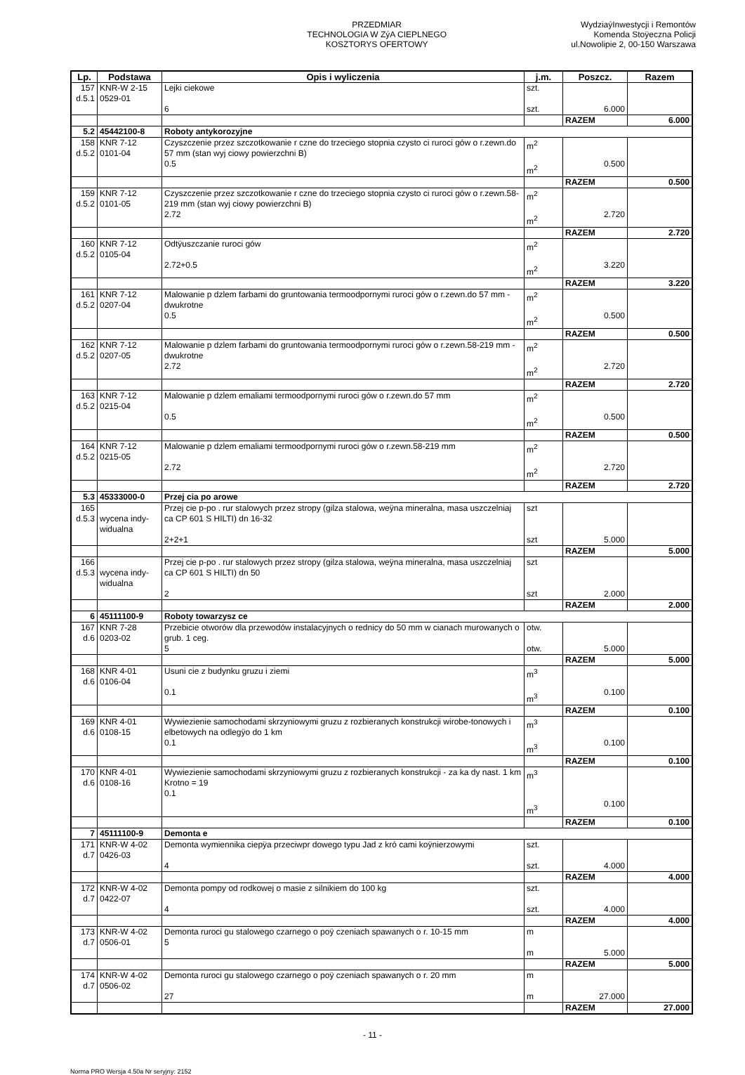PRZEDMIAR
TECHNOLOGIA W ZýA CIEPLNEGO
KOSZTORYS OFERTOWY
WydziaýInwestycji i Remontów
Komenda Stoÿeczna Policji
ul.Nowolipie 2, 00-150 Warszawa
| Lp. | Podstawa | Opis i wyliczenia | j.m. | Poszcz. | Razem |
| --- | --- | --- | --- | --- | --- |
| 157 d.5.1 | KNR-W 2-15 0529-01 | Lejki ciekowe 6 | szt. szt. | 6.000 | |
| | | | | RAZEM | 6.000 |
| 5.2 | 45442100-8 | Roboty antykorozyjne | | | |
| 158 d.5.2 | KNR 7-12 0101-04 | Czyszczenie przez szczotkowanie r czne do trzeciego stopnia czysto ci ruroci gów o r.zewn.do 57 mm (stan wyj ciowy powierzchni B) 0.5 | m<sup>2</sup> m<sup>2</sup> | 0.500 | |
| | | | | RAZEM | 0.500 |
| 159 d.5.2 | KNR 7-12 0101-05 | Czyszczenie przez szczotkowanie r czne do trzeciego stopnia czysto ci ruroci gów o r.zewn.58-219 mm (stan wyj ciowy powierzchni B) 2.72 | m<sup>2</sup> m<sup>2</sup> | 2.720 | |
| | | | | RAZEM | 2.720 |
| 160 d.5.2 | KNR 7-12 0105-04 | Odtÿuszczanie ruroci gów 2.72+0.5 | m<sup>2</sup> m<sup>2</sup> | 3.220 | |
| | | | | RAZEM | 3.220 |
| 161 d.5.2 | KNR 7-12 0207-04 | Malowanie p dzlem farbami do gruntowania termoodpornymi ruroci gów o r.zewn.do 57 mm - dwukrotne 0.5 | m<sup>2</sup> m<sup>2</sup> | 0.500 | |
| | | | | RAZEM | 0.500 |
| 162 d.5.2 | KNR 7-12 0207-05 | Malowanie p dzlem farbami do gruntowania termoodpornymi ruroci gów o r.zewn.58-219 mm - dwukrotne 2.72 | m<sup>2</sup> m<sup>2</sup> | 2.720 | |
| | | | | RAZEM | 2.720 |
| 163 d.5.2 | KNR 7-12 0215-04 | Malowanie p dzlem emaliami termoodpornymi ruroci gów o r.zewn.do 57 mm 0.5 | m<sup>2</sup> m<sup>2</sup> | 0.500 | |
| | | | | RAZEM | 0.500 |
| 164 d.5.2 | KNR 7-12 0215-05 | Malowanie p dzlem emaliami termoodpornymi ruroci gów o r.zewn.58-219 mm 2.72 | m<sup>2</sup> m<sup>2</sup> | 2.720 | |
| | | | | RAZEM | 2.720 |
| 5.3 | 45333000-0 | Przej cia po arowe | | | |
| 165 d.5.3 | wycena indy- widualna | Przej cie p-po . rur stalowych przez stropy (gilza stalowa, weÿna mineralna, masa uszczelniaj ca CP 601 S HILTI) dn 16-32 2+2+1 | szt szt | 5.000 | |
| | | | | RAZEM | 5.000 |
| 166 d.5.3 | wycena indy- widualna | Przej cie p-po . rur stalowych przez stropy (gilza stalowa, weÿna mineralna, masa uszczelniaj ca CP 601 S HILTI) dn 50 2 | szt szt | 2.000 | |
| | | | | RAZEM | 2.000 |
| 6 | 45111100-9 | Roboty towarzysz ce | | | |
| 167 d.6 | KNR 7-28 0203-02 | Przebicie otworów dla przewodów instalacyjnych o rednicy do 50 mm w cianach murowanych o grub. 1 ceg. 5 | otw. otw. | 5.000 | |
| | | | | RAZEM | 5.000 |
| 168 d.6 | KNR 4-01 0106-04 | Usuni cie z budynku gruzu i ziemi 0.1 | m<sup>3</sup> m<sup>3</sup> | 0.100 | |
| | | | | RAZEM | 0.100 |
| 169 d.6 | KNR 4-01 0108-15 | Wywiezienie samochodami skrzyniowymi gruzu z rozbieranych konstrukcji wirobe-tonowych i elbetowych na odlegÿo do 1 km 0.1 | m<sup>3</sup> m<sup>3</sup> | 0.100 | |
| | | | | RAZEM | 0.100 |
| 170 d.6 | KNR 4-01 0108-16 | Wywiezienie samochodami skrzyniowymi gruzu z rozbieranych konstrukcji - za ka dy nast. 1 km Krotno = 19 0.1 | m<sup>3</sup> m<sup>3</sup> | 0.100 | |
| | | | | RAZEM | 0.100 |
| 7 | 45111100-9 | Demonta e | | | |
| 171 d.7 | KNR-W 4-02 0426-03 | Demonta wymiennika ciepÿa przeciwpr dowego typu Jad z kró cami koÿnierzowymi 4 | szt. szt. | 4.000 | |
| | | | | RAZEM | 4.000 |
| 172 d.7 | KNR-W 4-02 0422-07 | Demonta pompy od rodkowej o masie z silnikiem do 100 kg 4 | szt. szt. | 4.000 | |
| | | | | RAZEM | 4.000 |
| 173 d.7 | KNR-W 4-02 0506-01 | Demonta ruroci gu stalowego czarnego o poÿ czeniach spawanych o r. 10-15 mm 5 | m m | 5.000 | |
| | | | | RAZEM | 5.000 |
| 174 d.7 | KNR-W 4-02 0506-02 | Demonta ruroci gu stalowego czarnego o poÿ czeniach spawanych o r. 20 mm 27 | m m | 27.000 | |
| | | | | RAZEM | 27.000 |
- 11 -
Norma PRO Wersja 4.50a Nr seryjny: 2152